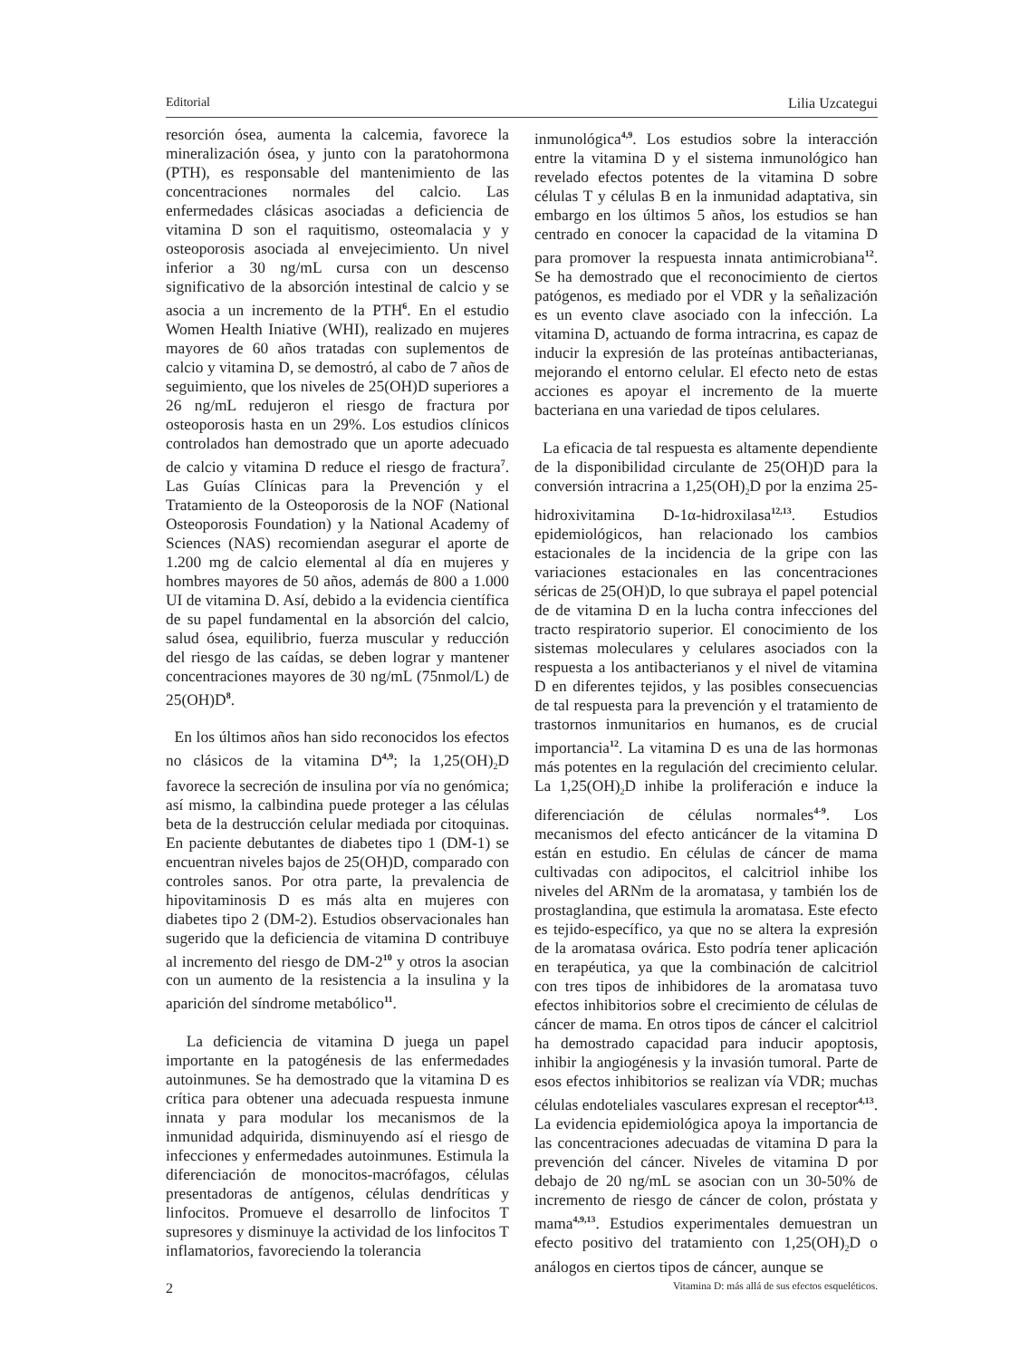Editorial Lilia Uzcategui
resorción ósea, aumenta la calcemia, favorece la mineralización ósea, y junto con la paratohormona (PTH), es responsable del mantenimiento de las concentraciones normales del calcio. Las enfermedades clásicas asociadas a deficiencia de vitamina D son el raquitismo, osteomalacia y y osteoporosis asociada al envejecimiento. Un nivel inferior a 30 ng/mL cursa con un descenso significativo de la absorción intestinal de calcio y se asocia a un incremento de la PTH<sup>6</sup>. En el estudio Women Health Iniative (WHI), realizado en mujeres mayores de 60 años tratadas con suplementos de calcio y vitamina D, se demostró, al cabo de 7 años de seguimiento, que los niveles de 25(OH)D superiores a 26 ng/mL redujeron el riesgo de fractura por osteoporosis hasta en un 29%. Los estudios clínicos controlados han demostrado que un aporte adecuado de calcio y vitamina D reduce el riesgo de fractura<sup>7</sup>. Las Guías Clínicas para la Prevención y el Tratamiento de la Osteoporosis de la NOF (National Osteoporosis Foundation) y la National Academy of Sciences (NAS) recomiendan asegurar el aporte de 1.200 mg de calcio elemental al día en mujeres y hombres mayores de 50 años, además de 800 a 1.000 UI de vitamina D. Así, debido a la evidencia científica de su papel fundamental en la absorción del calcio, salud ósea, equilibrio, fuerza muscular y reducción del riesgo de las caídas, se deben lograr y mantener concentraciones mayores de 30 ng/mL (75nmol/L) de 25(OH)D<sup>8</sup>.
En los últimos años han sido reconocidos los efectos no clásicos de la vitamina D<sup>4,9</sup>; la 1,25(OH)<sub>2</sub>D favorece la secreción de insulina por vía no genómica; así mismo, la calbindina puede proteger a las células beta de la destrucción celular mediada por citoquinas. En paciente debutantes de diabetes tipo 1 (DM-1) se encuentran niveles bajos de 25(OH)D, comparado con controles sanos. Por otra parte, la prevalencia de hipovitaminosis D es más alta en mujeres con diabetes tipo 2 (DM-2). Estudios observacionales han sugerido que la deficiencia de vitamina D contribuye al incremento del riesgo de DM-2<sup>10</sup> y otros la asocian con un aumento de la resistencia a la insulina y la aparición del síndrome metabólico<sup>11</sup>.
La deficiencia de vitamina D juega un papel importante en la patogénesis de las enfermedades autoinmunes. Se ha demostrado que la vitamina D es crítica para obtener una adecuada respuesta inmune innata y para modular los mecanismos de la inmunidad adquirida, disminuyendo así el riesgo de infecciones y enfermedades autoinmunes. Estimula la diferenciación de monocitos-macrófagos, células presentadoras de antígenos, células dendríticas y linfocitos. Promueve el desarrollo de linfocitos T supresores y disminuye la actividad de los linfocitos T inflamatorios, favoreciendo la tolerancia
inmunológica<sup>4,9</sup>. Los estudios sobre la interacción entre la vitamina D y el sistema inmunológico han revelado efectos potentes de la vitamina D sobre células T y células B en la inmunidad adaptativa, sin embargo en los últimos 5 años, los estudios se han centrado en conocer la capacidad de la vitamina D para promover la respuesta innata antimicrobiana<sup>12</sup>. Se ha demostrado que el reconocimiento de ciertos patógenos, es mediado por el VDR y la señalización es un evento clave asociado con la infección. La vitamina D, actuando de forma intracrina, es capaz de inducir la expresión de las proteínas antibacterianas, mejorando el entorno celular. El efecto neto de estas acciones es apoyar el incremento de la muerte bacteriana en una variedad de tipos celulares.
La eficacia de tal respuesta es altamente dependiente de la disponibilidad circulante de 25(OH)D para la conversión intracrina a 1,25(OH)<sub>2</sub>D por la enzima 25-hidroxivitamina D-1α-hidroxilasa<sup>12,13</sup>. Estudios epidemiológicos, han relacionado los cambios estacionales de la incidencia de la gripe con las variaciones estacionales en las concentraciones séricas de 25(OH)D, lo que subraya el papel potencial de de vitamina D en la lucha contra infecciones del tracto respiratorio superior. El conocimiento de los sistemas moleculares y celulares asociados con la respuesta a los antibacterianos y el nivel de vitamina D en diferentes tejidos, y las posibles consecuencias de tal respuesta para la prevención y el tratamiento de trastornos inmunitarios en humanos, es de crucial importancia<sup>12</sup>. La vitamina D es una de las hormonas más potentes en la regulación del crecimiento celular. La 1,25(OH)<sub>2</sub>D inhibe la proliferación e induce la diferenciación de células normales<sup>4-9</sup>. Los mecanismos del efecto anticáncer de la vitamina D están en estudio. En células de cáncer de mama cultivadas con adipocitos, el calcitriol inhibe los niveles del ARNm de la aromatasa, y también los de prostaglandina, que estimula la aromatasa. Este efecto es tejido-específico, ya que no se altera la expresión de la aromatasa ovárica. Esto podría tener aplicación en terapéutica, ya que la combinación de calcitriol con tres tipos de inhibidores de la aromatasa tuvo efectos inhibitorios sobre el crecimiento de células de cáncer de mama. En otros tipos de cáncer el calcitriol ha demostrado capacidad para inducir apoptosis, inhibir la angiogénesis y la invasión tumoral. Parte de esos efectos inhibitorios se realizan vía VDR; muchas células endoteliales vasculares expresan el receptor<sup>4,13</sup>. La evidencia epidemiológica apoya la importancia de las concentraciones adecuadas de vitamina D para la prevención del cáncer. Niveles de vitamina D por debajo de 20 ng/mL se asocian con un 30-50% de incremento de riesgo de cáncer de colon, próstata y mama<sup>4,9,13</sup>. Estudios experimentales demuestran un efecto positivo del tratamiento con 1,25(OH)<sub>2</sub>D o análogos en ciertos tipos de cáncer, aunque se
2 Vitamina D: más allá de sus efectos esqueléticos.